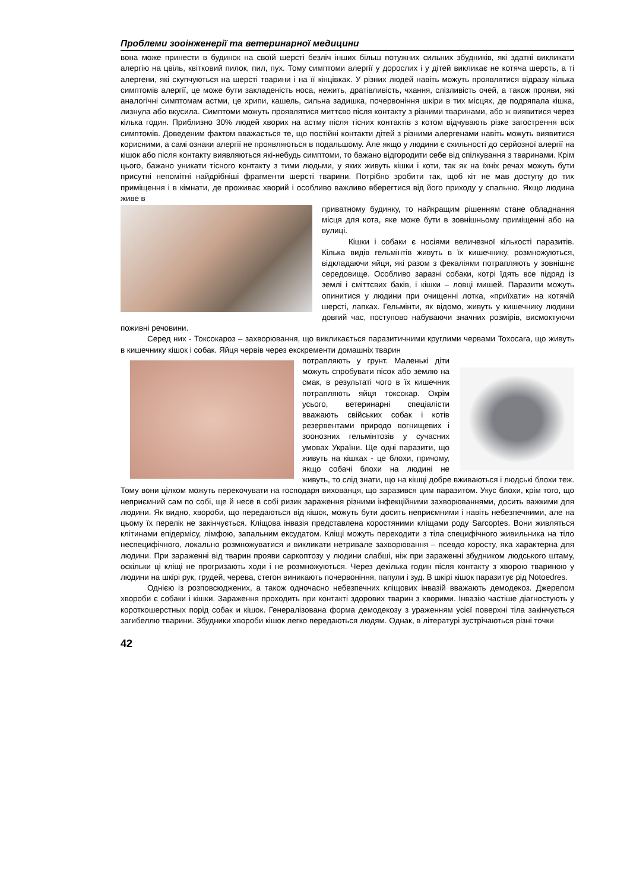Проблеми зооінженерії та ветеринарної медицини
вона може принести в будинок на своїй шерсті безліч інших більш потужних сильних збудників, які здатні викликати алергію на цвіль, квітковий пилок, пил, пух. Тому симптоми алергії у дорослих і у дітей викликає не котяча шерсть, а ті алергени, які скупчуються на шерсті тварини і на її кінцівках. У різних людей навіть можуть проявлятися відразу кілька симптомів алергії, це може бути закладеність носа, нежить, дратівливість, чхання, слізливість очей, а також прояви, які аналогічні симптомам астми, це хрипи, кашель, сильна задишка, почервоніння шкіри в тих місцях, де подряпала кішка, лизнула або вкусила. Симптоми можуть проявлятися миттєво після контакту з різними тваринами, або ж виявитися через кілька годин. Приблизно 30% людей хворих на астму після тісних контактів з котом відчувають різке загострення всіх симптомів. Доведеним фактом вважається те, що постійні контакти дітей з різними алергенами навіть можуть виявитися корисними, а самі ознаки алергії не проявляються в подальшому. Але якщо у людини є схильності до серйозної алергії на кішок або після контакту виявляються які-небудь симптоми, то бажано відгородити себе від спілкування з тваринами. Крім цього, бажано уникати тісного контакту з тими людьми, у яких живуть кішки і коти, так як на їхніх речах можуть бути присутні непомітні найдрібніші фрагменти шерсті тварини. Потрібно зробити так, щоб кіт не мав доступу до тих приміщення і в кімнати, де проживає хворий і особливо важливо вберегтися від його приходу у спальню. Якщо людина живе в
приватному будинку, то найкращим рішенням стане обладнання місця для кота, яке може бути в зовнішньому приміщенні або на вулиці.
Кішки і собаки є носіями величезної кількості паразитів. Кілька видів гельмінтів живуть в їх кишечнику, розмножуються, відкладаючи яйця, які разом з фекаліями потрапляють у зовнішнє середовище. Особливо заразні собаки, котрі їдять все підряд із землі і сміттєвих баків, і кішки – ловці мишей. Паразити можуть опинитися у людини при очищенні лотка, «приїхати» на котячій шерсті, лапках. Гельмінти, як відомо, живуть у кишечнику людини довгий час, поступово набуваючи значних розмірів, висмоктуючи поживні речовини.
Серед них - Токсокароз – захворювання, що викликається паразитичними круглими червами Toxocara, що живуть в кишечнику кішок і собак. Яйця червів через екскременти домашніх тварин
потрапляють у грунт. Маленькі діти можуть спробувати пісок або землю на смак, в результаті чого в їх кишечник потрапляють яйця токсокар. Окрім усього, ветеринарні спеціалісти вважають свійських собак і котів резервентами природо вогнищевих і зоонозних гельмінтозів у сучасних умовах України. Ще одні паразити, що живуть на кішках - це блохи, причому, якщо собачі блохи на людині не живуть, то слід знати, що на кішці добре вживаються і людські блохи теж. Тому вони цілком можуть перекочувати на господаря вихованця, що заразився цим паразитом. Укус блохи, крім того, що неприємний сам по собі, ще й несе в собі ризик зараження різними інфекційними захворюваннями, досить важкими для людини. Як видно, хвороби, що передаються від кішок, можуть бути досить неприємними і навіть небезпечними, але на цьому їх перелік не закінчується. Кліщова інвазія представлена коростяними кліщами роду Sarcoptes. Вони живляться клітинами епідермісу, лімфою, запальним ексудатом. Кліщі можуть переходити з тіла специфічного живильника на тіло неспецифічного, локально розмножуватися и викликати нетривале захворювання – псевдо коросту, яка характерна для людини. При зараженні від тварин прояви саркоптозу у людини слабші, ніж при зараженні збудником людського штаму, оскільки ці кліщі не прогризають ходи і не розмножуються. Через декілька годин після контакту з хворою твариною у людини на шкірі рук, грудей, черева, стегон виникають почервоніння, папули і зуд. В шкірі кішок паразитує рід Notoedres.
Однією із розповсюджених, а також одночасно небезпечних кліщових інвазій вважають демодекоз. Джерелом хвороби є собаки і кішки. Зараження проходить при контакті здорових тварин з хворими. Інвазію частіше діагностують у короткошерстных порід собак и кішок. Генералізована форма демодекозу з ураженням усієї поверхні тіла закінчується загибеллю тварини. Збудники хвороби кішок легко передаються людям. Однак, в літературі зустрічаються різні точки
42